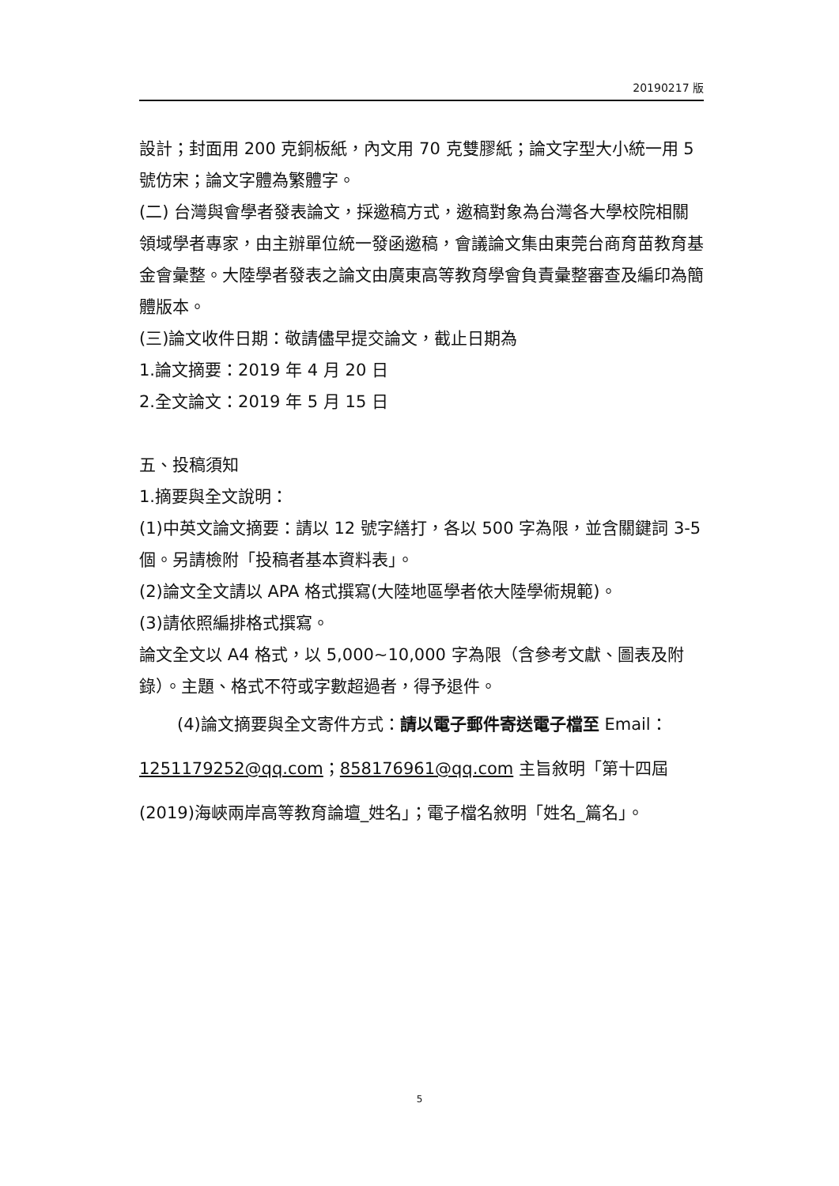20190217 版
設計；封面用 200 克銅板紙，內文用 70 克雙膠紙；論文字型大小統一用 5 號仿宋；論文字體為繁體字。
(二) 台灣與會學者發表論文，採邀稿方式，邀稿對象為台灣各大學校院相關領域學者專家，由主辦單位統一發函邀稿，會議論文集由東莞台商育苗教育基金會彙整。大陸學者發表之論文由廣東高等教育學會負責彙整審查及編印為簡體版本。
(三)論文收件日期：敬請儘早提交論文，截止日期為
1.論文摘要：2019 年 4 月 20 日
2.全文論文：2019 年 5 月 15 日
五、投稿須知
1.摘要與全文說明：
(1)中英文論文摘要：請以 12 號字繕打，各以 500 字為限，並含關鍵詞 3-5 個。另請檢附「投稿者基本資料表」。
(2)論文全文請以 APA 格式撰寫(大陸地區學者依大陸學術規範)。
(3)請依照編排格式撰寫。
論文全文以 A4 格式，以 5,000~10,000 字為限（含參考文獻、圖表及附錄）。主題、格式不符或字數超過者，得予退件。
(4)論文摘要與全文寄件方式：請以電子郵件寄送電子檔至 Email：1251179252@qq.com；858176961@qq.com 主旨敘明「第十四屆(2019)海峽兩岸高等教育論壇_姓名」；電子檔名敘明「姓名_篇名」。
5